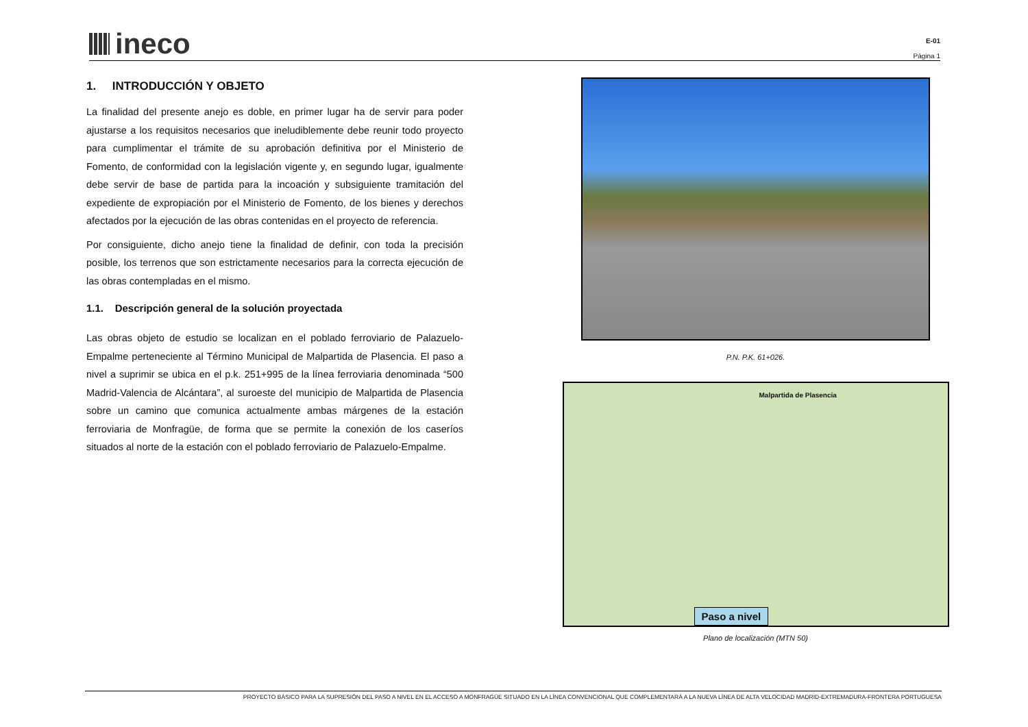ineco
E-01
Página 1
1. INTRODUCCIÓN Y OBJETO
La finalidad del presente anejo es doble, en primer lugar ha de servir para poder ajustarse a los requisitos necesarios que ineludiblemente debe reunir todo proyecto para cumplimentar el trámite de su aprobación definitiva por el Ministerio de Fomento, de conformidad con la legislación vigente y, en segundo lugar, igualmente debe servir de base de partida para la incoación y subsiguiente tramitación del expediente de expropiación por el Ministerio de Fomento, de los bienes y derechos afectados por la ejecución de las obras contenidas en el proyecto de referencia.
Por consiguiente, dicho anejo tiene la finalidad de definir, con toda la precisión posible, los terrenos que son estrictamente necesarios para la correcta ejecución de las obras contempladas en el mismo.
1.1. Descripción general de la solución proyectada
Las obras objeto de estudio se localizan en el poblado ferroviario de Palazuelo-Empalme perteneciente al Término Municipal de Malpartida de Plasencia. El paso a nivel a suprimir se ubica en el p.k. 251+995 de la línea ferroviaria denominada “500 Madrid-Valencia de Alcántara”, al suroeste del municipio de Malpartida de Plasencia sobre un camino que comunica actualmente ambas márgenes de la estación ferroviaria de Monfragüe, de forma que se permite la conexión de los caseríos situados al norte de la estación con el poblado ferroviario de Palazuelo-Empalme.
P.N. P.K. 61+026.
Malpartida de Plasencia
Paso a nivel
Plano de localización (MTN 50)
PROYECTO BÁSICO PARA LA SUPRESIÓN DEL PASO A NIVEL EN EL ACCESO A MONFRAGÜE SITUADO EN LA LÍNEA CONVENCIONAL QUE COMPLEMENTARÁ A LA NUEVA LÍNEA DE ALTA VELOCIDAD MADRID-EXTREMADURA-FRONTERA PORTUGUESA